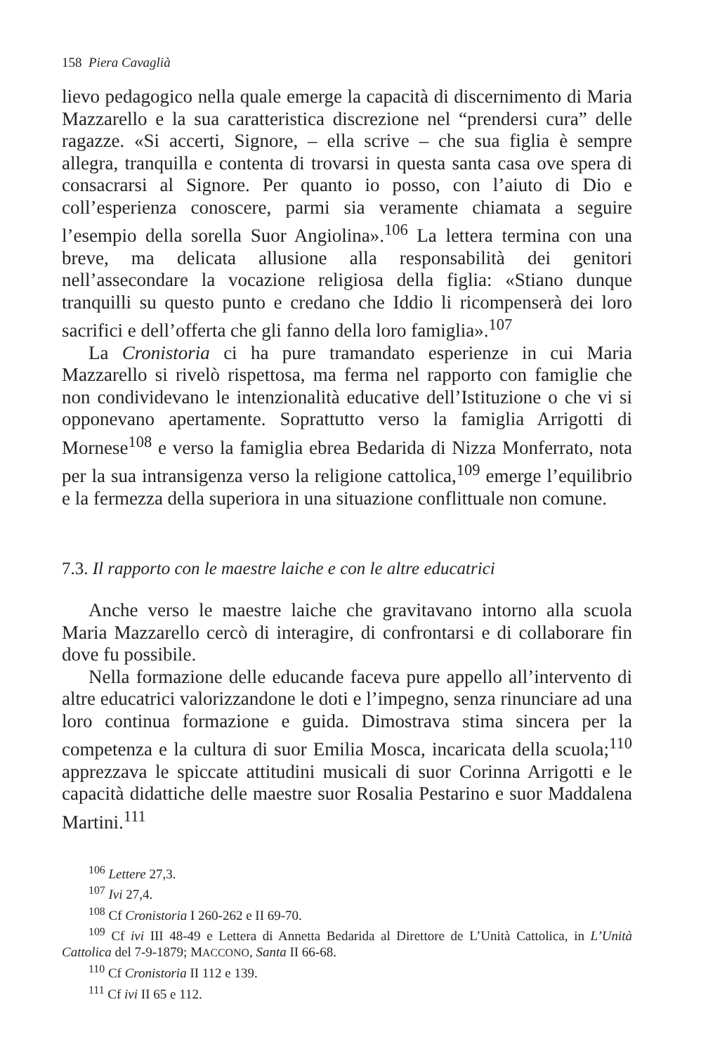158 Piera Cavaglià
lievo pedagogico nella quale emerge la capacità di discernimento di Maria Mazzarello e la sua caratteristica discrezione nel “prendersi cura” delle ragazze. «Si accerti, Signore, – ella scrive – che sua figlia è sempre allegra, tranquilla e contenta di trovarsi in questa santa casa ove spera di consacrarsi al Signore. Per quanto io posso, con l’aiuto di Dio e coll’esperienza conoscere, parmi sia veramente chiamata a seguire l’esempio della sorella Suor Angiolina».<sup>106</sup> La lettera termina con una breve, ma delicata allusione alla responsabilità dei genitori nell’assecondare la vocazione religiosa della figlia: «Stiano dunque tranquilli su questo punto e credano che Iddio li ricompenserà dei loro sacrifici e dell’offerta che gli fanno della loro famiglia».<sup>107</sup>
La Cronistoria ci ha pure tramandato esperienze in cui Maria Mazzarello si rivelò rispettosa, ma ferma nel rapporto con famiglie che non condividevano le intenzionalità educative dell’Istituzione o che vi si opponevano apertamente. Soprattutto verso la famiglia Arrigotti di Mornese<sup>108</sup> e verso la famiglia ebrea Bedarida di Nizza Monferrato, nota per la sua intransigenza verso la religione cattolica,<sup>109</sup> emerge l’equilibrio e la fermezza della superiora in una situazione conflittuale non comune.
7.3. Il rapporto con le maestre laiche e con le altre educatrici
Anche verso le maestre laiche che gravitavano intorno alla scuola Maria Mazzarello cercò di interagire, di confrontarsi e di collaborare fin dove fu possibile.
Nella formazione delle educande faceva pure appello all’intervento di altre educatrici valorizzandone le doti e l’impegno, senza rinunciare ad una loro continua formazione e guida. Dimostrava stima sincera per la competenza e la cultura di suor Emilia Mosca, incaricata della scuola;<sup>110</sup> apprezzava le spiccate attitudini musicali di suor Corinna Arrigotti e le capacità didattiche delle maestre suor Rosalia Pestarino e suor Maddalena Martini.<sup>111</sup>
<sup>106</sup> Lettere 27,3.
<sup>107</sup> Ivi 27,4.
<sup>108</sup> Cf Cronistoria I 260-262 e II 69-70.
<sup>109</sup> Cf ivi III 48-49 e Lettera di Annetta Bedarida al Direttore de L’Unità Cattolica, in L’Unità Cattolica del 7-9-1879; MACCONO, Santa II 66-68.
<sup>110</sup> Cf Cronistoria II 112 e 139.
<sup>111</sup> Cf ivi II 65 e 112.